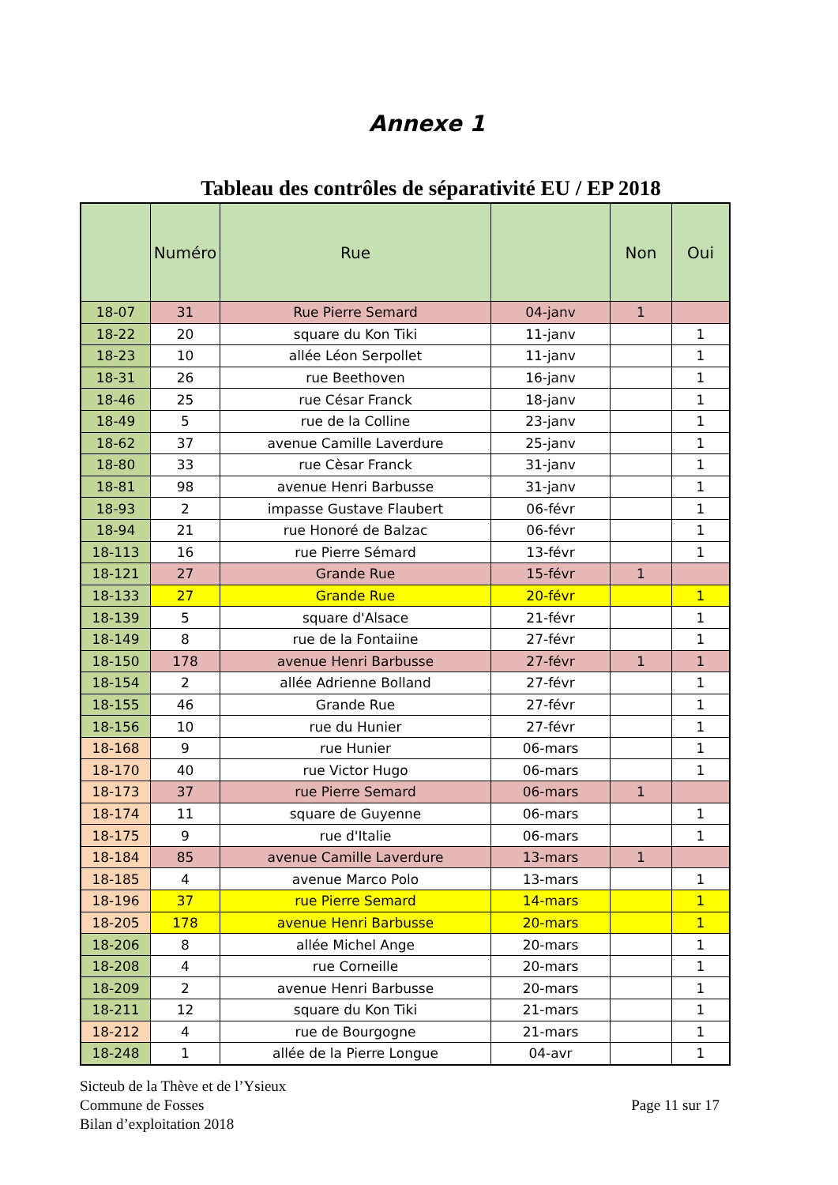Annexe 1
Tableau des contrôles de séparativité EU / EP 2018
| | Numéro | Rue | | Non | Oui |
| --- | --- | --- | --- | --- | --- |
| 18-07 | 31 | Rue Pierre Semard | 04-janv | 1 | |
| 18-22 | 20 | square du Kon Tiki | 11-janv | | 1 |
| 18-23 | 10 | allée Léon Serpollet | 11-janv | | 1 |
| 18-31 | 26 | rue Beethoven | 16-janv | | 1 |
| 18-46 | 25 | rue César Franck | 18-janv | | 1 |
| 18-49 | 5 | rue de la Colline | 23-janv | | 1 |
| 18-62 | 37 | avenue Camille Laverdure | 25-janv | | 1 |
| 18-80 | 33 | rue Cèsar Franck | 31-janv | | 1 |
| 18-81 | 98 | avenue Henri Barbusse | 31-janv | | 1 |
| 18-93 | 2 | impasse Gustave Flaubert | 06-févr | | 1 |
| 18-94 | 21 | rue Honoré de Balzac | 06-févr | | 1 |
| 18-113 | 16 | rue Pierre Sémard | 13-févr | | 1 |
| 18-121 | 27 | Grande Rue | 15-févr | 1 | |
| 18-133 | 27 | Grande Rue | 20-févr | | 1 |
| 18-139 | 5 | square d'Alsace | 21-févr | | 1 |
| 18-149 | 8 | rue de la Fontaiine | 27-févr | | 1 |
| 18-150 | 178 | avenue Henri Barbusse | 27-févr | 1 | 1 |
| 18-154 | 2 | allée Adrienne Bolland | 27-févr | | 1 |
| 18-155 | 46 | Grande Rue | 27-févr | | 1 |
| 18-156 | 10 | rue du Hunier | 27-févr | | 1 |
| 18-168 | 9 | rue Hunier | 06-mars | | 1 |
| 18-170 | 40 | rue Victor Hugo | 06-mars | | 1 |
| 18-173 | 37 | rue Pierre Semard | 06-mars | 1 | |
| 18-174 | 11 | square de Guyenne | 06-mars | | 1 |
| 18-175 | 9 | rue d'Italie | 06-mars | | 1 |
| 18-184 | 85 | avenue Camille Laverdure | 13-mars | 1 | |
| 18-185 | 4 | avenue Marco Polo | 13-mars | | 1 |
| 18-196 | 37 | rue Pierre Semard | 14-mars | | 1 |
| 18-205 | 178 | avenue Henri Barbusse | 20-mars | | 1 |
| 18-206 | 8 | allée Michel Ange | 20-mars | | 1 |
| 18-208 | 4 | rue Corneille | 20-mars | | 1 |
| 18-209 | 2 | avenue Henri Barbusse | 20-mars | | 1 |
| 18-211 | 12 | square du Kon Tiki | 21-mars | | 1 |
| 18-212 | 4 | rue de Bourgogne | 21-mars | | 1 |
| 18-248 | 1 | allée de la Pierre Longue | 04-avr | | 1 |
Sicteub de la Thève et de l’Ysieux
Commune de Fosses
Bilan d’exploitation 2018
Page 11 sur 17